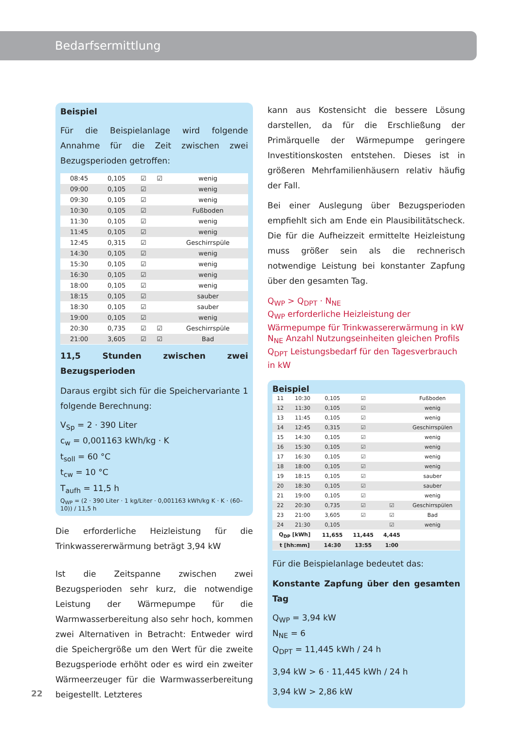Bedarfsermittlung
Beispiel
Für die Beispielanlage wird folgende Annahme für die Zeit zwischen zwei Bezugsperioden getroffen:
| 08:45 | 0,105 | ☑ | ☑ | wenig |
| 09:00 | 0,105 | ☑ | | wenig |
| 09:30 | 0,105 | ☑ | | wenig |
| 10:30 | 0,105 | ☑ | | Fußboden |
| 11:30 | 0,105 | ☑ | | wenig |
| 11:45 | 0,105 | ☑ | | wenig |
| 12:45 | 0,315 | ☑ | | Geschirrspüle |
| 14:30 | 0,105 | ☑ | | wenig |
| 15:30 | 0,105 | ☑ | | wenig |
| 16:30 | 0,105 | ☑ | | wenig |
| 18:00 | 0,105 | ☑ | | wenig |
| 18:15 | 0,105 | ☑ | | sauber |
| 18:30 | 0,105 | ☑ | | sauber |
| 19:00 | 0,105 | ☑ | | wenig |
| 20:30 | 0,735 | ☑ | ☑ | Geschirrspüle |
| 21:00 | 3,605 | ☑ | ☑ | Bad |
11,5 Stunden zwischen zwei Bezugsperioden
Daraus ergibt sich für die Speichervariante 1 folgende Berechnung:
V<sub>Sp</sub> = 2 · 390 Liter
c<sub>w</sub> = 0,001163 kWh/kg · K
t<sub>soll</sub> = 60 °C
t<sub>cw</sub> = 10 °C
T<sub>aufh</sub> = 11,5 h
Q<sub>WP</sub> = (2 · 390 Liter · 1 kg/Liter · 0,001163 kWh/kg K · K · (60–10)) / 11,5 h
Die erforderliche Heizleistung für die Trinkwassererwärmung beträgt 3,94 kW
Ist die Zeitspanne zwischen zwei Bezugsperioden sehr kurz, die notwendige Leistung der Wärmepumpe für die Warmwasserbereitung also sehr hoch, kommen zwei Alternativen in Betracht: Entweder wird die Speichergröße um den Wert für die zweite Bezugsperiode erhöht oder es wird ein zweiter Wärmeerzeuger für die Warmwasserbereitung beigestellt. Letzteres
kann aus Kostensicht die bessere Lösung darstellen, da für die Erschließung der Primärquelle der Wärmepumpe geringere Investitionskosten entstehen. Dieses ist in größeren Mehrfamilienhäusern relativ häufig der Fall.
Bei einer Auslegung über Bezugsperioden empfiehlt sich am Ende ein Plausibilitätscheck. Die für die Aufheizzeit ermittelte Heizleistung muss größer sein als die rechnerisch notwendige Leistung bei konstanter Zapfung über den gesamten Tag.
Q<sub>WP</sub> > Q<sub>DPT</sub> · N<sub>NE</sub>
Q<sub>WP</sub> erforderliche Heizleistung der Wärmepumpe für Trinkwassererwärmung in kW
N<sub>NE</sub> Anzahl Nutzungseinheiten gleichen Profils
Q<sub>DPT</sub> Leistungsbedarf für den Tagesverbrauch in kW
Beispiel
| 11 | 10:30 | 0,105 | ☑ | | Fußboden |
| 12 | 11:30 | 0,105 | ☑ | | wenig |
| 13 | 11:45 | 0,105 | ☑ | | wenig |
| 14 | 12:45 | 0,315 | ☑ | | Geschirrspülen |
| 15 | 14:30 | 0,105 | ☑ | | wenig |
| 16 | 15:30 | 0,105 | ☑ | | wenig |
| 17 | 16:30 | 0,105 | ☑ | | wenig |
| 18 | 18:00 | 0,105 | ☑ | | wenig |
| 19 | 18:15 | 0,105 | ☑ | | sauber |
| 20 | 18:30 | 0,105 | ☑ | | sauber |
| 21 | 19:00 | 0,105 | ☑ | | wenig |
| 22 | 20:30 | 0,735 | ☑ | ☑ | Geschirrspülen |
| 23 | 21:00 | 3,605 | ☑ | ☑ | Bad |
| 24 | 21:30 | 0,105 | | ☑ | wenig |
| Q<sub>DP</sub> [kWh] | | 11,655 | 11,445 | 4,445 | |
| t [hh:mm] | | 14:30 | 13:55 | 1:00 | |
Für die Beispielanlage bedeutet das:
Konstante Zapfung über den gesamten Tag
Q<sub>WP</sub> = 3,94 kW
N<sub>NE</sub> = 6
Q<sub>DPT</sub> = 11,445 kWh / 24 h
3,94 kW > 6 · 11,445 kWh / 24 h
3,94 kW > 2,86 kW
22